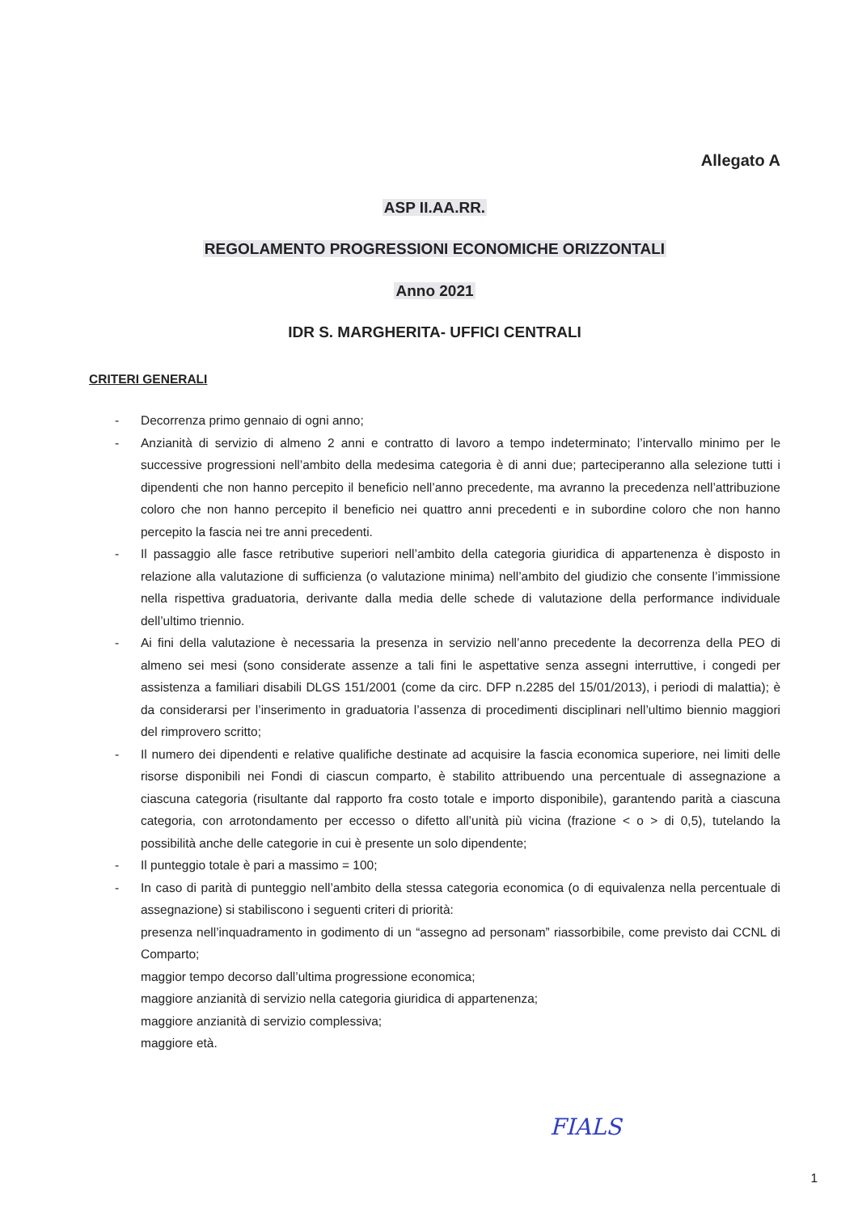Allegato A
ASP II.AA.RR.
REGOLAMENTO PROGRESSIONI ECONOMICHE ORIZZONTALI
Anno 2021
IDR S. MARGHERITA- UFFICI CENTRALI
CRITERI GENERALI
- Decorrenza primo gennaio di ogni anno;
- Anzianità di servizio di almeno 2 anni e contratto di lavoro a tempo indeterminato; l’intervallo minimo per le successive progressioni nell’ambito della medesima categoria è di anni due; parteciperanno alla selezione tutti i dipendenti che non hanno percepito il beneficio nell’anno precedente, ma avranno la precedenza nell’attribuzione coloro che non hanno percepito il beneficio nei quattro anni precedenti e in subordine coloro che non hanno percepito la fascia nei tre anni precedenti.
- Il passaggio alle fasce retributive superiori nell’ambito della categoria giuridica di appartenenza è disposto in relazione alla valutazione di sufficienza (o valutazione minima) nell’ambito del giudizio che consente l’immissione nella rispettiva graduatoria, derivante dalla media delle schede di valutazione della performance individuale dell’ultimo triennio.
- Ai fini della valutazione è necessaria la presenza in servizio nell’anno precedente la decorrenza della PEO di almeno sei mesi (sono considerate assenze a tali fini le aspettative senza assegni interruttive, i congedi per assistenza a familiari disabili DLGS 151/2001 (come da circ. DFP n.2285 del 15/01/2013), i periodi di malattia); è da considerarsi per l’inserimento in graduatoria l’assenza di procedimenti disciplinari nell’ultimo biennio maggiori del rimprovero scritto;
- Il numero dei dipendenti e relative qualifiche destinate ad acquisire la fascia economica superiore, nei limiti delle risorse disponibili nei Fondi di ciascun comparto, è stabilito attribuendo una percentuale di assegnazione a ciascuna categoria (risultante dal rapporto fra costo totale e importo disponibile), garantendo parità a ciascuna categoria, con arrotondamento per eccesso o difetto all’unità più vicina (frazione < o > di 0,5), tutelando la possibilità anche delle categorie in cui è presente un solo dipendente;
- Il punteggio totale è pari a massimo = 100;
- In caso di parità di punteggio nell’ambito della stessa categoria economica (o di equivalenza nella percentuale di assegnazione) si stabiliscono i seguenti criteri di priorità:
presenza nell’inquadramento in godimento di un “assegno ad personam” riassorbibile, come previsto dai CCNL di Comparto;
maggior tempo decorso dall’ultima progressione economica;
maggiore anzianità di servizio nella categoria giuridica di appartenenza;
maggiore anzianità di servizio complessiva;
maggiore età.
FIALS
1